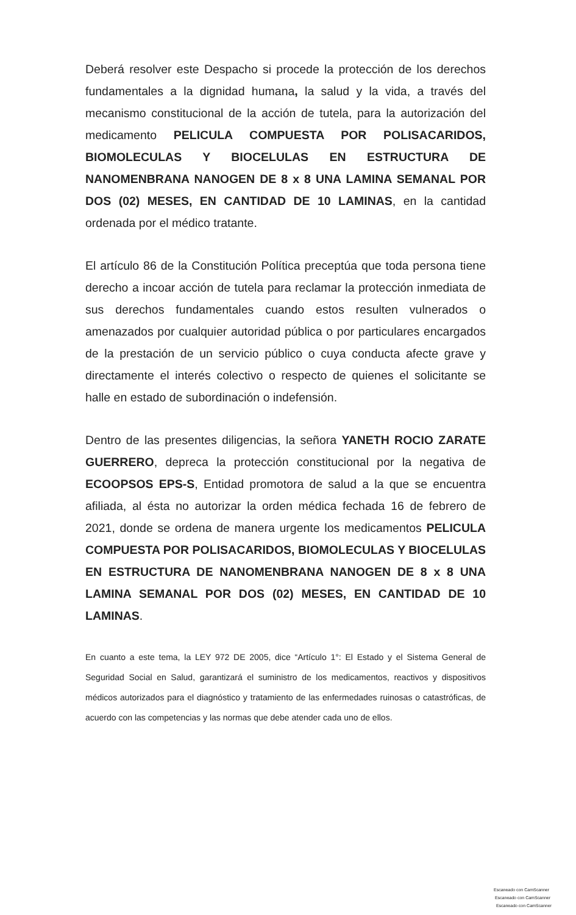Deberá resolver este Despacho si procede la protección de los derechos fundamentales a la dignidad humana, la salud y la vida, a través del mecanismo constitucional de la acción de tutela, para la autorización del medicamento PELICULA COMPUESTA POR POLISACARIDOS, BIOMOLECULAS Y BIOCELULAS EN ESTRUCTURA DE NANOMENBRANA NANOGEN DE 8 x 8 UNA LAMINA SEMANAL POR DOS (02) MESES, EN CANTIDAD DE 10 LAMINAS, en la cantidad ordenada por el médico tratante.
El artículo 86 de la Constitución Política preceptúa que toda persona tiene derecho a incoar acción de tutela para reclamar la protección inmediata de sus derechos fundamentales cuando estos resulten vulnerados o amenazados por cualquier autoridad pública o por particulares encargados de la prestación de un servicio público o cuya conducta afecte grave y directamente el interés colectivo o respecto de quienes el solicitante se halle en estado de subordinación o indefensión.
Dentro de las presentes diligencias, la señora YANETH ROCIO ZARATE GUERRERO, depreca la protección constitucional por la negativa de ECOOPSOS EPS-S, Entidad promotora de salud a la que se encuentra afiliada, al ésta no autorizar la orden médica fechada 16 de febrero de 2021, donde se ordena de manera urgente los medicamentos PELICULA COMPUESTA POR POLISACARIDOS, BIOMOLECULAS Y BIOCELULAS EN ESTRUCTURA DE NANOMENBRANA NANOGEN DE 8 x 8 UNA LAMINA SEMANAL POR DOS (02) MESES, EN CANTIDAD DE 10 LAMINAS.
En cuanto a este tema, la LEY 972 DE 2005, dice “Artículo 1°: El Estado y el Sistema General de Seguridad Social en Salud, garantizará el suministro de los medicamentos, reactivos y dispositivos médicos autorizados para el diagnóstico y tratamiento de las enfermedades ruinosas o catastróficas, de acuerdo con las competencias y las normas que debe atender cada uno de ellos.
Escaneado con CamScanner
Escaneado con CamScanner
Escaneado con CamScanner